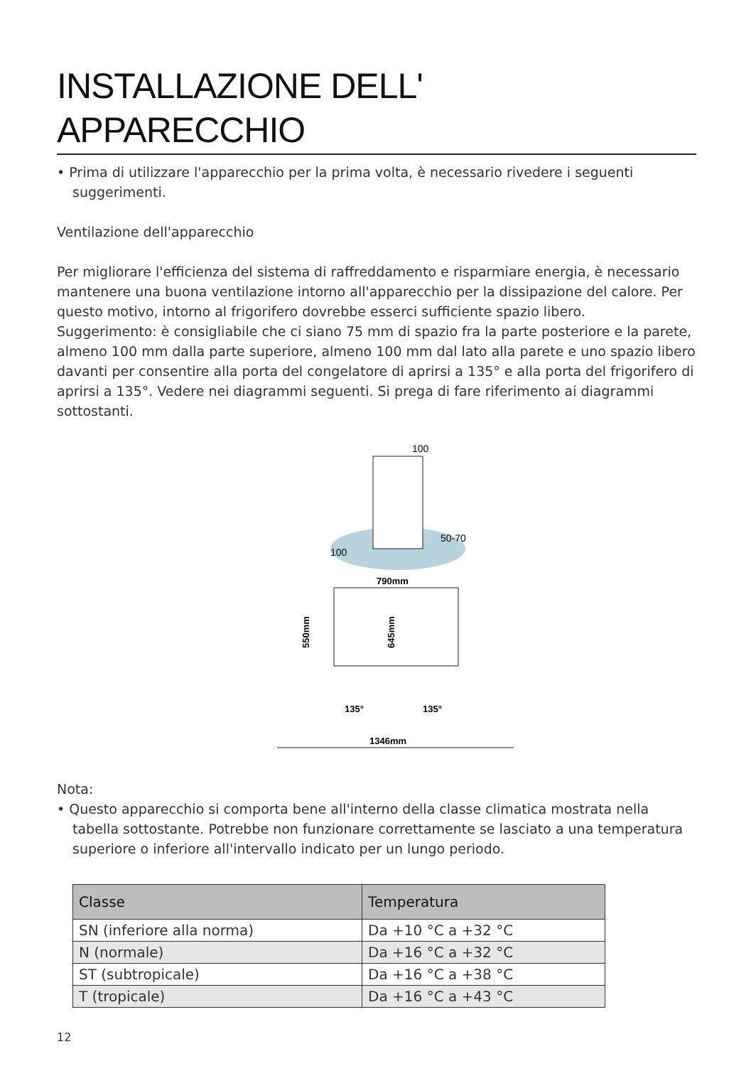INSTALLAZIONE DELL'
APPARECCHIO
• Prima di utilizzare l'apparecchio per la prima volta, è necessario rivedere i seguenti suggerimenti.
Ventilazione dell'apparecchio
Per migliorare l'efficienza del sistema di raffreddamento e risparmiare energia, è necessario mantenere una buona ventilazione intorno all'apparecchio per la dissipazione del calore. Per questo motivo, intorno al frigorifero dovrebbe esserci sufficiente spazio libero.
Suggerimento: è consigliabile che ci siano 75 mm di spazio fra la parte posteriore e la parete, almeno 100 mm dalla parte superiore, almeno 100 mm dal lato alla parete e uno spazio libero davanti per consentire alla porta del congelatore di aprirsi a 135° e alla porta del frigorifero di aprirsi a 135°. Vedere nei diagrammi seguenti. Si prega di fare riferimento ai diagrammi sottostanti.
100
100
50-70
790mm
550mm
645mm
135°
135°
1346mm
Nota:
• Questo apparecchio si comporta bene all'interno della classe climatica mostrata nella tabella sottostante. Potrebbe non funzionare correttamente se lasciato a una temperatura superiore o inferiore all'intervallo indicato per un lungo periodo.
| Classe | Temperatura |
| --- | --- |
| SN (inferiore alla norma) | Da +10 °C a +32 °C |
| N (normale) | Da +16 °C a +32 °C |
| ST (subtropicale) | Da +16 °C a +38 °C |
| T (tropicale) | Da +16 °C a +43 °C |
12